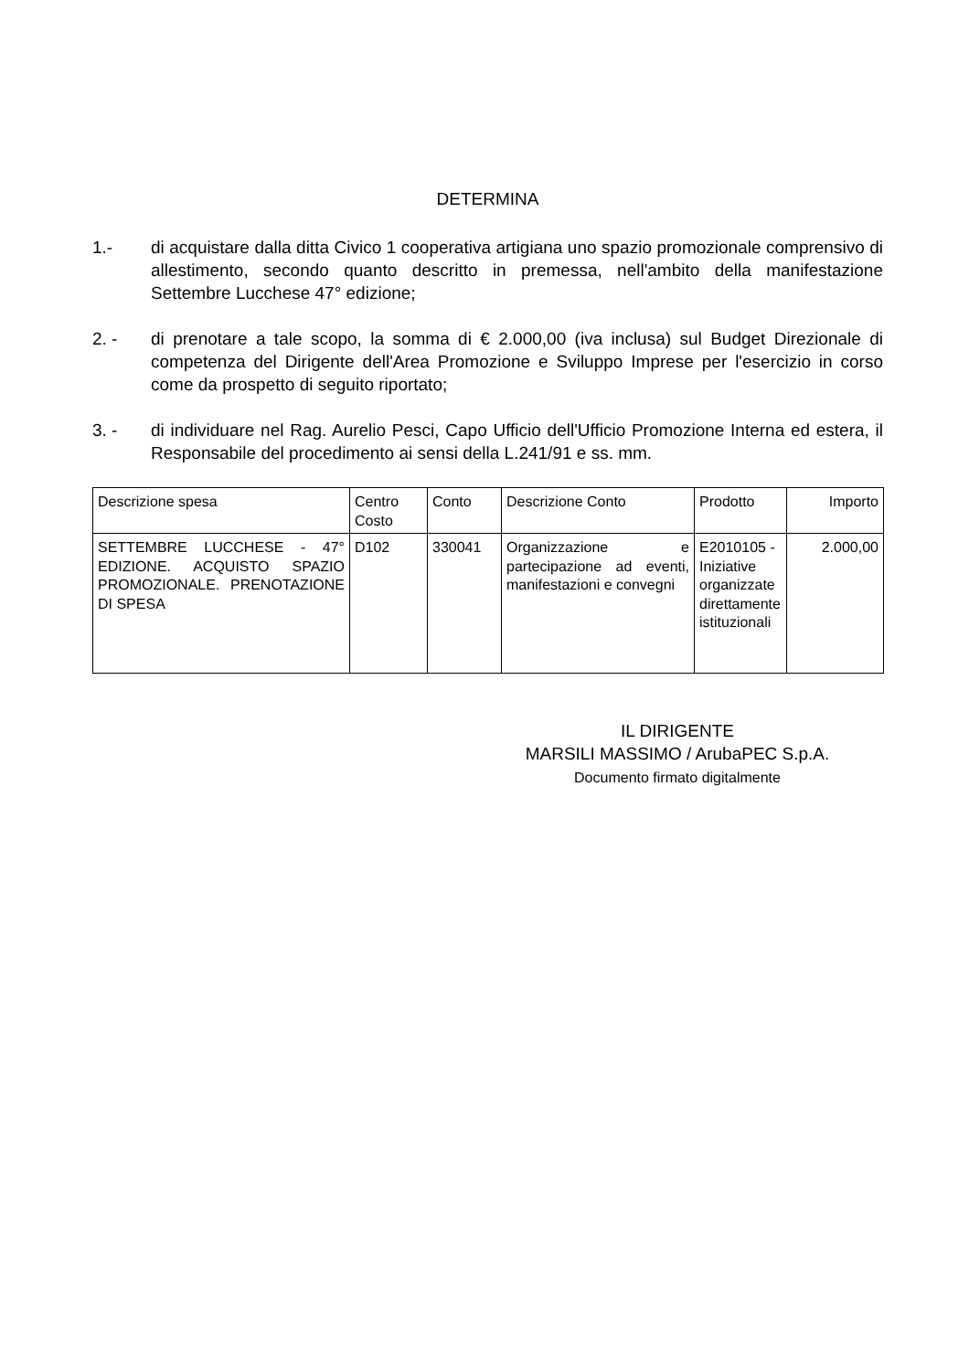DETERMINA
1.- di acquistare dalla ditta Civico 1 cooperativa artigiana uno spazio promozionale comprensivo di allestimento, secondo quanto descritto in premessa, nell'ambito della manifestazione Settembre Lucchese 47° edizione;
2. - di prenotare a tale scopo, la somma di € 2.000,00 (iva inclusa) sul Budget Direzionale di competenza del Dirigente dell'Area Promozione e Sviluppo Imprese per l'esercizio in corso come da prospetto di seguito riportato;
3. - di individuare nel Rag. Aurelio Pesci, Capo Ufficio dell'Ufficio Promozione Interna ed estera, il Responsabile del procedimento ai sensi della L.241/91 e ss. mm.
| Descrizione spesa | Centro Costo | Conto | Descrizione Conto | Prodotto | Importo |
| SETTEMBRE LUCCHESE - 47° EDIZIONE. ACQUISTO SPAZIO PROMOZIONALE. PRENOTAZIONE DI SPESA | D102 | 330041 | Organizzazione e partecipazione ad eventi, manifestazioni e convegni | E2010105 - Iniziative organizzate direttamente istituzionali | 2.000,00 |
IL DIRIGENTE
MARSILI MASSIMO / ArubaPEC S.p.A.
Documento firmato digitalmente